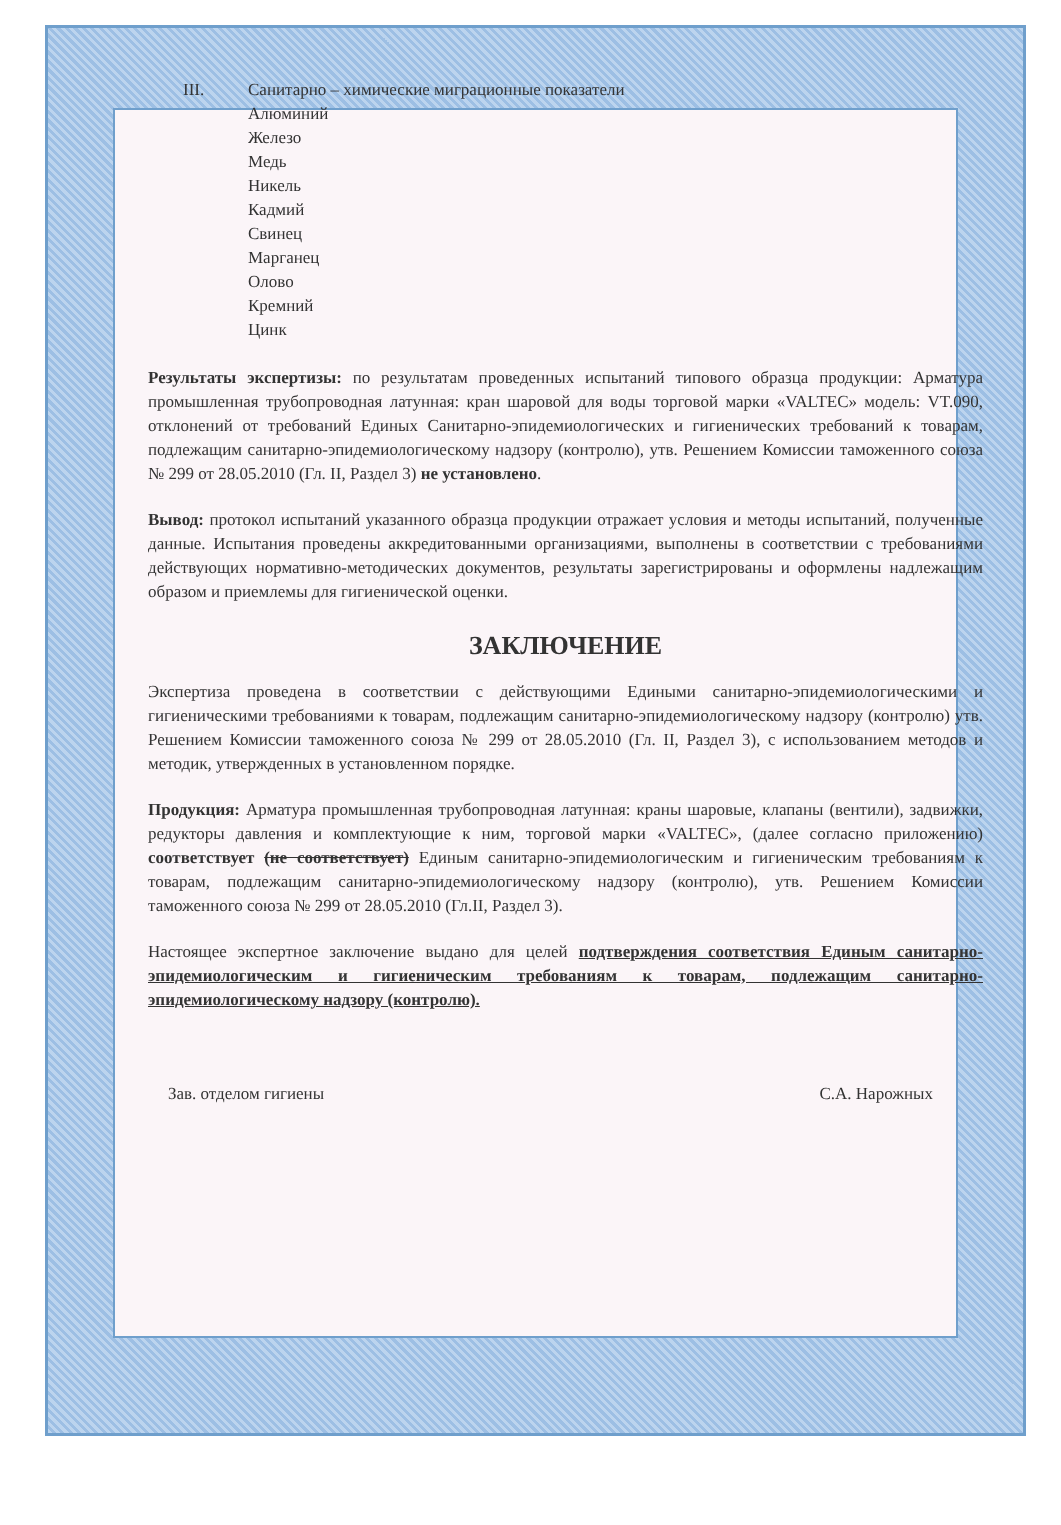III. Санитарно – химические миграционные показатели
Алюминий
Железо
Медь
Никель
Кадмий
Свинец
Марганец
Олово
Кремний
Цинк
Результаты экспертизы: по результатам проведенных испытаний типового образца продукции: Арматура промышленная трубопроводная латунная: кран шаровой для воды торговой марки «VALTEC» модель: VT.090, отклонений от требований Единых Санитарно-эпидемиологических и гигиенических требований к товарам, подлежащим санитарно-эпидемиологическому надзору (контролю), утв. Решением Комиссии таможенного союза № 299 от 28.05.2010 (Гл. II, Раздел 3) не установлено.
Вывод: протокол испытаний указанного образца продукции отражает условия и методы испытаний, полученные данные. Испытания проведены аккредитованными организациями, выполнены в соответствии с требованиями действующих нормативно-методических документов, результаты зарегистрированы и оформлены надлежащим образом и приемлемы для гигиенической оценки.
ЗАКЛЮЧЕНИЕ
Экспертиза проведена в соответствии с действующими Едиными санитарно-эпидемиологическими и гигиеническими требованиями к товарам, подлежащим санитарно-эпидемиологическому надзору (контролю) утв. Решением Комиссии таможенного союза № 299 от 28.05.2010 (Гл. II, Раздел 3), с использованием методов и методик, утвержденных в установленном порядке.
Продукция: Арматура промышленная трубопроводная латунная: краны шаровые, клапаны (вентили), задвижки, редукторы давления и комплектующие к ним, торговой марки «VALTEC», (далее согласно приложению) соответствует (не соответствует) Единым санитарно-эпидемиологическим и гигиеническим требованиям к товарам, подлежащим санитарно-эпидемиологическому надзору (контролю), утв. Решением Комиссии таможенного союза № 299 от 28.05.2010 (Гл.II, Раздел 3).
Настоящее экспертное заключение выдано для целей подтверждения соответствия Единым санитарно-эпидемиологическим и гигиеническим требованиям к товарам, подлежащим санитарно-эпидемиологическому надзору (контролю).
Зав. отделом гигиены С.А. Нарожных